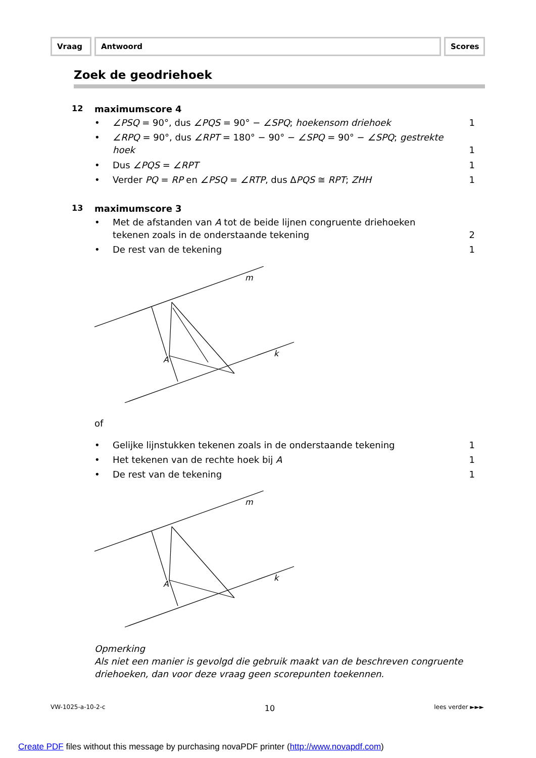Vraag Antwoord Scores
Zoek de geodriehoek
12 maximumscore 4
• ∠PSQ = 90°, dus ∠PQS = 90° − ∠SPQ; hoekensom driehoek
1
• ∠RPQ = 90°, dus ∠RPT = 180° − 90° − ∠SPQ = 90° − ∠SPQ; gestrekte hoek
1
• Dus ∠PQS = ∠RPT 1
• Verder PQ = RP en ∠PSQ = ∠RTP, dus ΔPQS ≅ RPT; ZHH
1
13 maximumscore 3
• Met de afstanden van A tot de beide lijnen congruente driehoeken tekenen zoals in de onderstaande tekening
2
• De rest van de tekening 1
m
k
A
of
• Gelijke lijnstukken tekenen zoals in de onderstaande tekening
1
• Het tekenen van de rechte hoek bij A
1
• De rest van de tekening 1
m
k
A
Opmerking
Als niet een manier is gevolgd die gebruik maakt van de beschreven congruente driehoeken, dan voor deze vraag geen scorepunten toekennen.
VW-1025-a-10-2-c 10 lees verder ►►►
Create PDF files without this message by purchasing novaPDF printer (http://www.novapdf.com)